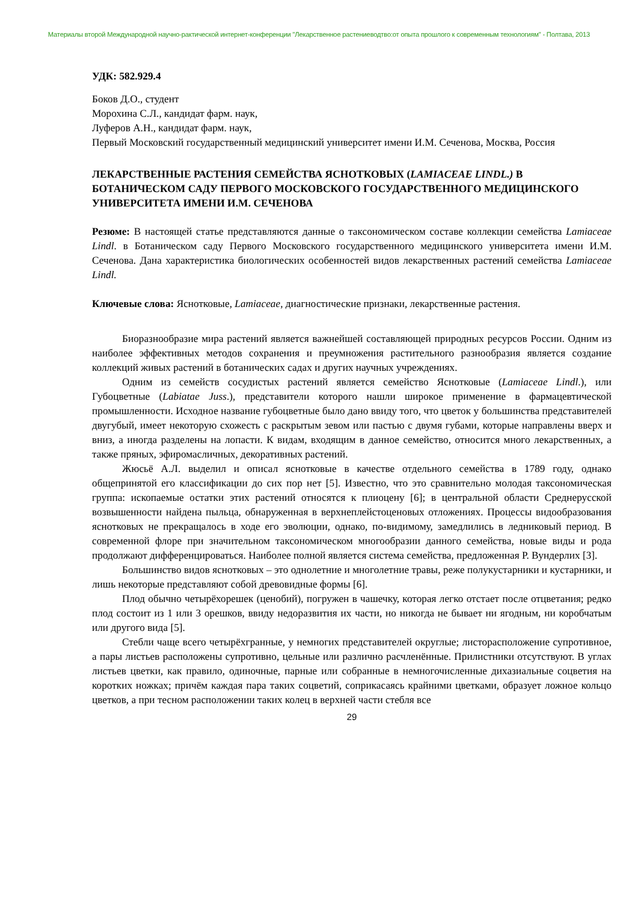Материалы второй Международной научно-рактической интернет-конференции "Лекарственное растениеводтво:от опыта прошлого к современным технологиям" - Полтава, 2013
УДК: 582.929.4
Боков Д.О., студент
Морохина С.Л., кандидат фарм. наук,
Луферов А.Н., кандидат фарм. наук,
Первый Московский государственный медицинский университет имени И.М. Сеченова, Москва, Россия
ЛЕКАРСТВЕННЫЕ РАСТЕНИЯ СЕМЕЙСТВА ЯСНОТКОВЫХ (LAMIACEAE LINDL.) В БОТАНИЧЕСКОМ САДУ ПЕРВОГО МОСКОВСКОГО ГОСУДАРСТВЕННОГО МЕДИЦИНСКОГО УНИВЕРСИТЕТА ИМЕНИ И.М. СЕЧЕНОВА
Резюме: В настоящей статье представляются данные о таксономическом составе коллекции семейства Lamiaceae Lindl. в Ботаническом саду Первого Московского государственного медицинского университета имени И.М. Сеченова. Дана характеристика биологических особенностей видов лекарственных растений семейства Lamiaceae Lindl.
Ключевые слова: Яснотковые, Lamiaceae, диагностические признаки, лекарственные растения.
Биоразнообразие мира растений является важнейшей составляющей природных ресурсов России. Одним из наиболее эффективных методов сохранения и преумножения растительного разнообразия является создание коллекций живых растений в ботанических садах и других научных учреждениях.
Одним из семейств сосудистых растений является семейство Яснотковые (Lamiaceae Lindl.), или Губоцветные (Labiatae Juss.), представители которого нашли широкое применение в фармацевтической промышленности. Исходное название губоцветные было дано ввиду того, что цветок у большинства представителей двугубый, имеет некоторую схожесть с раскрытым зевом или пастью с двумя губами, которые направлены вверх и вниз, а иногда разделены на лопасти. К видам, входящим в данное семейство, относится много лекарственных, а также пряных, эфиромасличных, декоративных растений.
Жюсьё А.Л. выделил и описал яснотковые в качестве отдельного семейства в 1789 году, однако общепринятой его классификации до сих пор нет [5]. Известно, что это сравнительно молодая таксономическая группа: ископаемые остатки этих растений относятся к плиоцену [6]; в центральной области Среднерусской возвышенности найдена пыльца, обнаруженная в верхнеплейстоценовых отложениях. Процессы видообразования яснотковых не прекращалось в ходе его эволюции, однако, по-видимому, замедлились в ледниковый период. В современной флоре при значительном таксономическом многообразии данного семейства, новые виды и рода продолжают дифференцироваться. Наиболее полной является система семейства, предложенная Р. Вундерлих [3].
Большинство видов яснотковых – это однолетние и многолетние травы, реже полукустарники и кустарники, и лишь некоторые представляют собой древовидные формы [6].
Плод обычно четырёхорешек (ценобий), погружен в чашечку, которая легко отстает после отцветания; редко плод состоит из 1 или 3 орешков, ввиду недоразвития их части, но никогда не бывает ни ягодным, ни коробчатым или другого вида [5].
Стебли чаще всего четырёхгранные, у немногих представителей округлые; листорасположение супротивное, а пары листьев расположены супротивно, цельные или различно расчленённые. Прилистники отсутствуют. В углах листьев цветки, как правило, одиночные, парные или собранные в немногочисленные дихазиальные соцветия на коротких ножках; причём каждая пара таких соцветий, соприкасаясь крайними цветками, образует ложное кольцо цветков, а при тесном расположении таких колец в верхней части стебля все
29